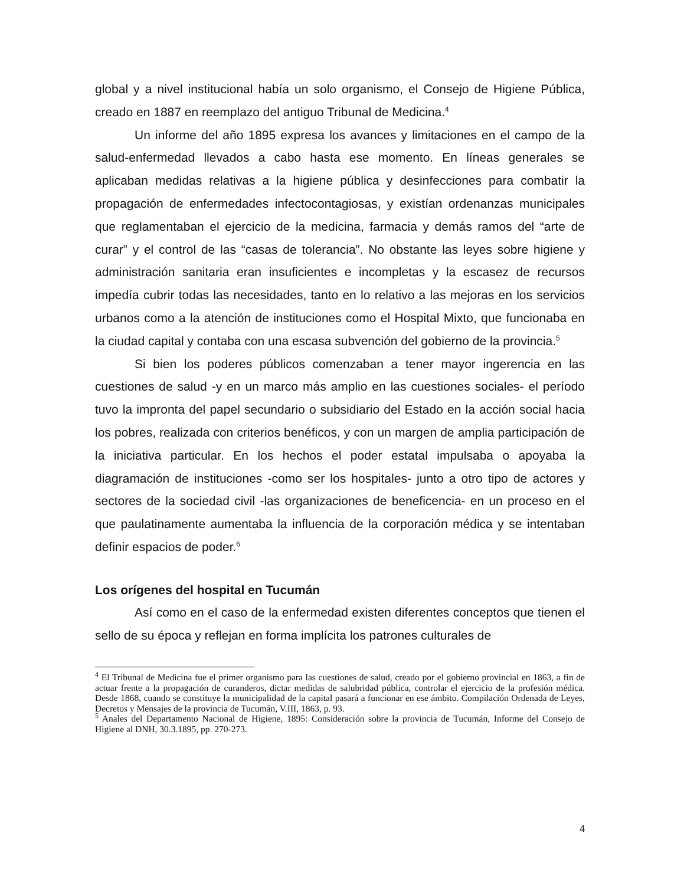global y a nivel institucional había un solo organismo, el Consejo de Higiene Pública, creado en 1887 en reemplazo del antiguo Tribunal de Medicina.<sup>4</sup>
Un informe del año 1895 expresa los avances y limitaciones en el campo de la salud-enfermedad llevados a cabo hasta ese momento. En líneas generales se aplicaban medidas relativas a la higiene pública y desinfecciones para combatir la propagación de enfermedades infectocontagiosas, y existían ordenanzas municipales que reglamentaban el ejercicio de la medicina, farmacia y demás ramos del “arte de curar” y el control de las “casas de tolerancia”. No obstante las leyes sobre higiene y administración sanitaria eran insuficientes e incompletas y la escasez de recursos impedía cubrir todas las necesidades, tanto en lo relativo a las mejoras en los servicios urbanos como a la atención de instituciones como el Hospital Mixto, que funcionaba en la ciudad capital y contaba con una escasa subvención del gobierno de la provincia.<sup>5</sup>
Si bien los poderes públicos comenzaban a tener mayor ingerencia en las cuestiones de salud -y en un marco más amplio en las cuestiones sociales- el período tuvo la impronta del papel secundario o subsidiario del Estado en la acción social hacia los pobres, realizada con criterios benéficos, y con un margen de amplia participación de la iniciativa particular. En los hechos el poder estatal impulsaba o apoyaba la diagramación de instituciones -como ser los hospitales- junto a otro tipo de actores y sectores de la sociedad civil -las organizaciones de beneficencia- en un proceso en el que paulatinamente aumentaba la influencia de la corporación médica y se intentaban definir espacios de poder.<sup>6</sup>
Los orígenes del hospital en Tucumán
Así como en el caso de la enfermedad existen diferentes conceptos que tienen el sello de su época y reflejan en forma implícita los patrones culturales de
<sup>4</sup> El Tribunal de Medicina fue el primer organismo para las cuestiones de salud, creado por el gobierno provincial en 1863, a fin de actuar frente a la propagación de curanderos, dictar medidas de salubridad pública, controlar el ejercicio de la profesión médica. Desde 1868, cuando se constituye la municipalidad de la capital pasará a funcionar en ese ámbito. Compilación Ordenada de Leyes, Decretos y Mensajes de la provincia de Tucumán, V.III, 1863, p. 93.
<sup>5</sup> Anales del Departamento Nacional de Higiene, 1895: Consideración sobre la provincia de Tucumán, Informe del Consejo de Higiene al DNH, 30.3.1895, pp. 270-273.
4